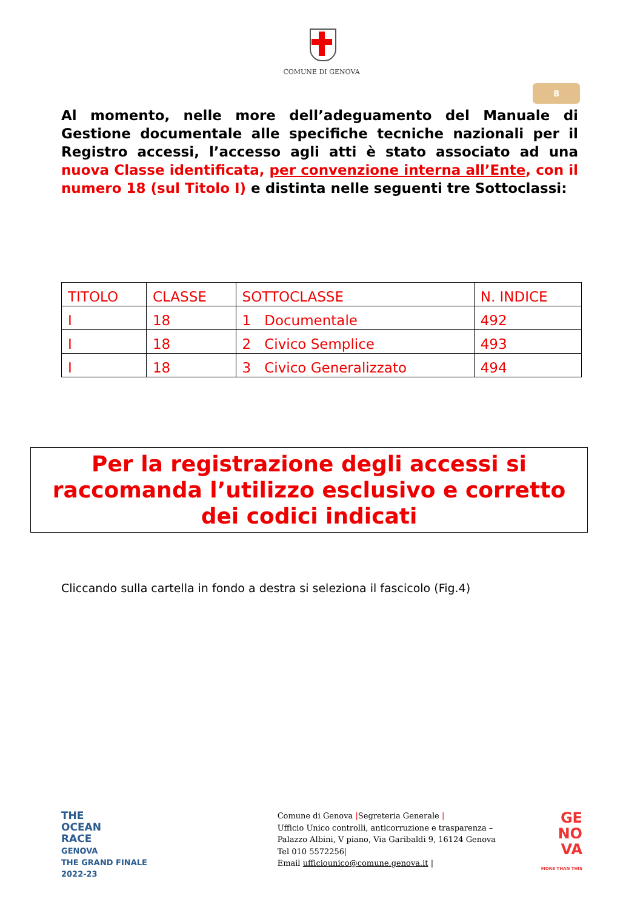COMUNE DI GENOVA
8
Al momento, nelle more dell’adeguamento del Manuale di Gestione documentale alle specifiche tecniche nazionali per il Registro accessi, l’accesso agli atti è stato associato ad una nuova Classe identificata, per convenzione interna all’Ente, con il numero 18 (sul Titolo I) e distinta nelle seguenti tre Sottoclassi:
| TITOLO | CLASSE | SOTTOCLASSE | N. INDICE |
| I | 18 | 1 Documentale | 492 |
| I | 18 | 2 Civico Semplice | 493 |
| I | 18 | 3 Civico Generalizzato | 494 |
Per la registrazione degli accessi si
raccomanda l’utilizzo esclusivo e corretto
dei codici indicati
Cliccando sulla cartella in fondo a destra si seleziona il fascicolo (Fig.4)
THE
OCEAN
RACE
GENOVA
THE GRAND FINALE
2022-23
Comune di Genova |Segreteria Generale |
Ufficio Unico controlli, anticorruzione e trasparenza –
Palazzo Albini, V piano, Via Garibaldi 9, 16124 Genova
Tel 010 5572256|
Email ufficiounico@comune.genova.it |
GE
NO
VA
MORE THAN THIS